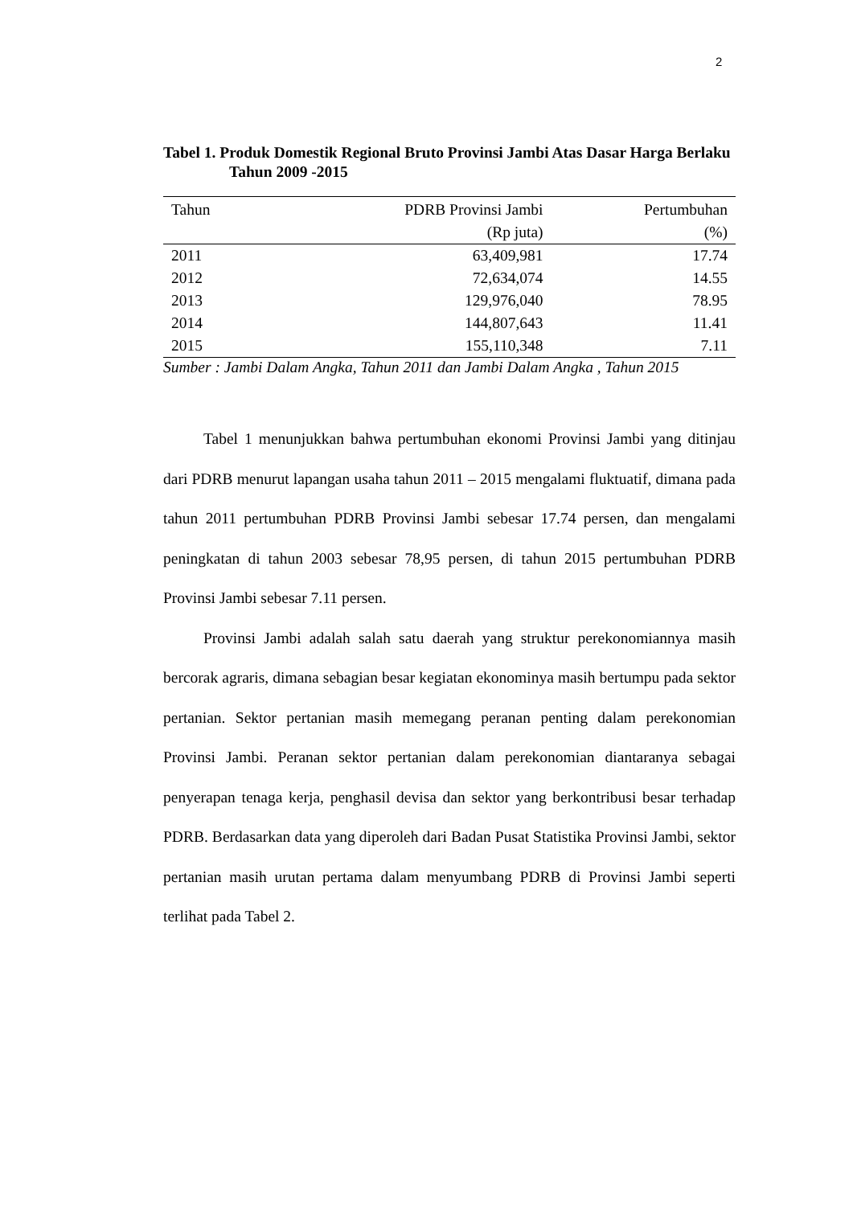2
Tabel 1. Produk Domestik Regional Bruto Provinsi Jambi Atas Dasar Harga Berlaku Tahun 2009 -2015
| Tahun | PDRB Provinsi Jambi | Pertumbuhan |
| --- | --- | --- |
| | (Rp juta) | (%) |
| 2011 | 63,409,981 | 17.74 |
| 2012 | 72,634,074 | 14.55 |
| 2013 | 129,976,040 | 78.95 |
| 2014 | 144,807,643 | 11.41 |
| 2015 | 155,110,348 | 7.11 |
Sumber : Jambi Dalam Angka, Tahun 2011 dan Jambi Dalam Angka , Tahun 2015
Tabel 1 menunjukkan bahwa pertumbuhan ekonomi Provinsi Jambi yang ditinjau dari PDRB menurut lapangan usaha tahun 2011 – 2015 mengalami fluktuatif, dimana pada tahun 2011 pertumbuhan PDRB Provinsi Jambi sebesar 17.74 persen, dan mengalami peningkatan di tahun 2003 sebesar 78,95 persen, di tahun 2015 pertumbuhan PDRB Provinsi Jambi sebesar 7.11 persen.
Provinsi Jambi adalah salah satu daerah yang struktur perekonomiannya masih bercorak agraris, dimana sebagian besar kegiatan ekonominya masih bertumpu pada sektor pertanian. Sektor pertanian masih memegang peranan penting dalam perekonomian Provinsi Jambi. Peranan sektor pertanian dalam perekonomian diantaranya sebagai penyerapan tenaga kerja, penghasil devisa dan sektor yang berkontribusi besar terhadap PDRB. Berdasarkan data yang diperoleh dari Badan Pusat Statistika Provinsi Jambi, sektor pertanian masih urutan pertama dalam menyumbang PDRB di Provinsi Jambi seperti terlihat pada Tabel 2.